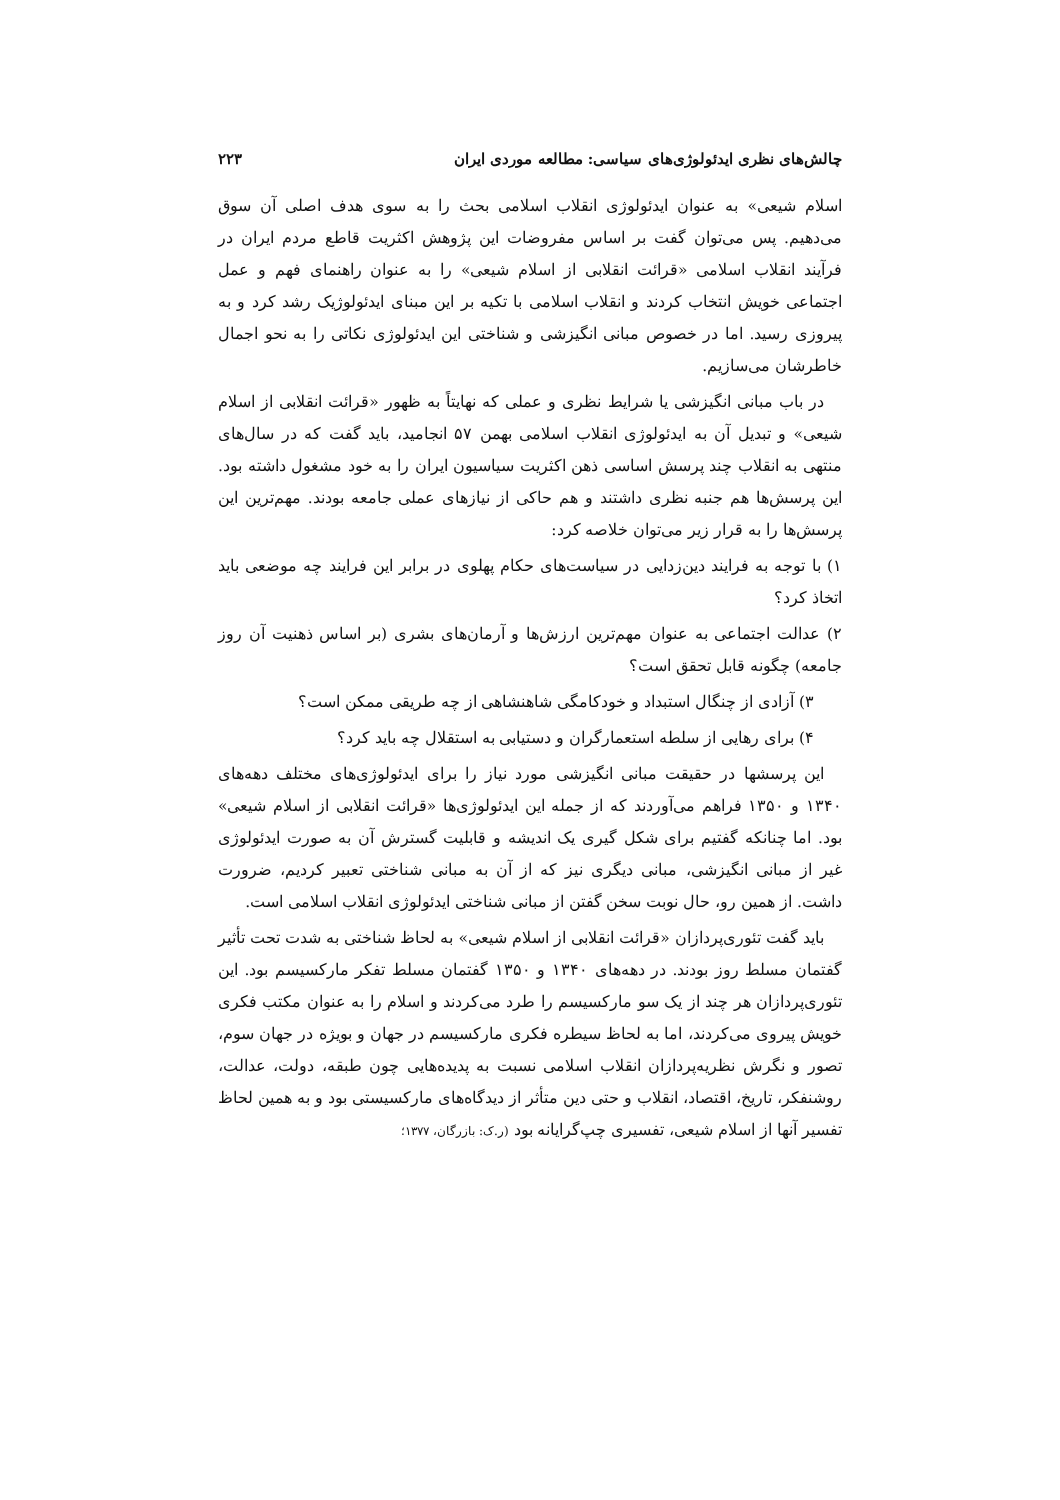چالش‌های نظری ایدئولوژی‌های سیاسی: مطالعه موردی ایران ۲۲۳
اسلام شیعی» به عنوان ایدئولوژی انقلاب اسلامی بحث را به سوی هدف اصلی آن سوق می‌دهیم. پس می‌توان گفت بر اساس مفروضات این پژوهش اکثریت قاطع مردم ایران در فرآیند انقلاب اسلامی «قرائت انقلابی از اسلام شیعی» را به عنوان راهنمای فهم و عمل اجتماعی خویش انتخاب کردند و انقلاب اسلامی با تکیه بر این مبنای ایدئولوژیک رشد کرد و به پیروزی رسید. اما در خصوص مبانی انگیزشی و شناختی این ایدئولوژی نکاتی را به نحو اجمال خاطرشان می‌سازیم.
در باب مبانی انگیزشی یا شرایط نظری و عملی که نهایتاً به ظهور «قرائت انقلابی از اسلام شیعی» و تبدیل آن به ایدئولوژی انقلاب اسلامی بهمن ۵۷ انجامید، باید گفت که در سال‌های منتهی به انقلاب چند پرسش اساسی ذهن اکثریت سیاسیون ایران را به خود مشغول داشته بود. این پرسش‌ها هم جنبه نظری داشتند و هم حاکی از نیازهای عملی جامعه بودند. مهم‌ترین این پرسش‌ها را به قرار زیر می‌توان خلاصه کرد:
۱) با توجه به فرایند دین‌زدایی در سیاست‌های حکام پهلوی در برابر این فرایند چه موضعی باید اتخاذ کرد؟
۲) عدالت اجتماعی به عنوان مهم‌ترین ارزش‌ها و آرمان‌های بشری (بر اساس ذهنیت آن روز جامعه) چگونه قابل تحقق است؟
۳) آزادی از چنگال استبداد و خودکامگی شاهنشاهی از چه طریقی ممکن است؟
۴) برای رهایی از سلطه استعمارگران و دستیابی به استقلال چه باید کرد؟
این پرسشها در حقیقت مبانی انگیزشی مورد نیاز را برای ایدئولوژی‌های مختلف دهه‌های ۱۳۴۰ و ۱۳۵۰ فراهم می‌آوردند که از جمله این ایدئولوژی‌ها «قرائت انقلابی از اسلام شیعی» بود. اما چنانکه گفتیم برای شکل گیری یک اندیشه و قابلیت گسترش آن به صورت ایدئولوژی غیر از مبانی انگیزشی، مبانی دیگری نیز که از آن به مبانی شناختی تعبیر کردیم، ضرورت داشت. از همین رو، حال نوبت سخن گفتن از مبانی شناختی ایدئولوژی انقلاب اسلامی است.
باید گفت تئوری‌پردازان «قرائت انقلابی از اسلام شیعی» به لحاظ شناختی به شدت تحت تأثیر گفتمان مسلط روز بودند. در دهه‌های ۱۳۴۰ و ۱۳۵۰ گفتمان مسلط تفکر مارکسیسم بود. این تئوری‌پردازان هر چند از یک سو مارکسیسم را طرد می‌کردند و اسلام را به عنوان مکتب فکری خویش پیروی می‌کردند، اما به لحاظ سیطره فکری مارکسیسم در جهان و بویژه در جهان سوم، تصور و نگرش نظریه‌پردازان انقلاب اسلامی نسبت به پدیده‌هایی چون طبقه، دولت، عدالت، روشنفکر، تاریخ، اقتصاد، انقلاب و حتی دین متأثر از دیدگاه‌های مارکسیستی بود و به همین لحاظ تفسیر آنها از اسلام شیعی، تفسیری چپ‌گرایانه بود (ر.ک: بازرگان، ۱۳۷۷؛